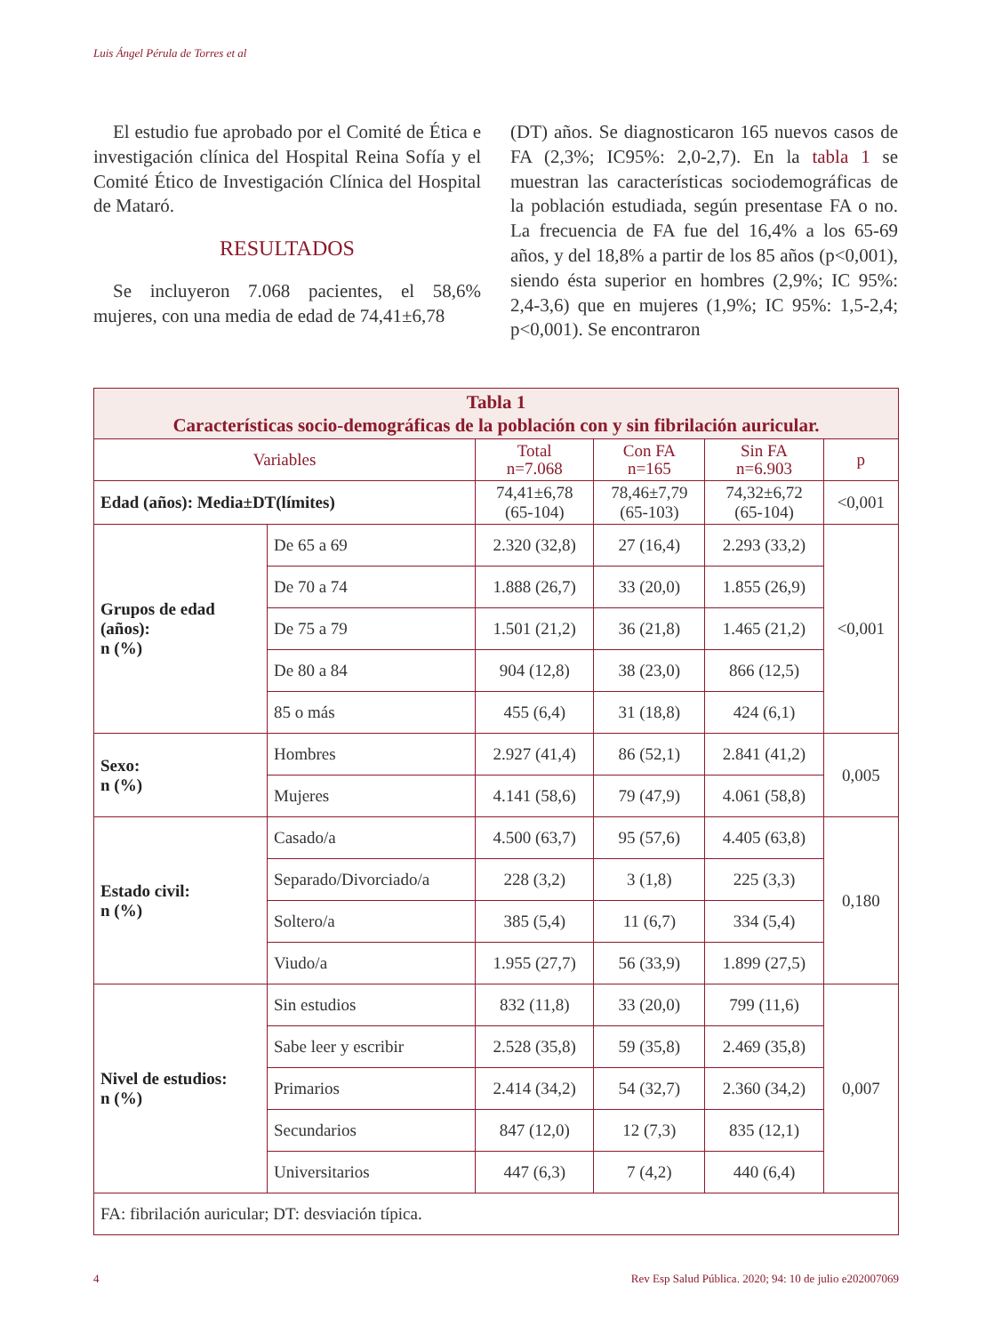Luis Ángel Pérula de Torres et al
El estudio fue aprobado por el Comité de Ética e investigación clínica del Hospital Reina Sofía y el Comité Ético de Investigación Clínica del Hospital de Mataró.
RESULTADOS
Se incluyeron 7.068 pacientes, el 58,6% mujeres, con una media de edad de 74,41±6,78
(DT) años. Se diagnosticaron 165 nuevos casos de FA (2,3%; IC95%: 2,0-2,7). En la tabla 1 se muestran las características sociodemográficas de la población estudiada, según presentase FA o no. La frecuencia de FA fue del 16,4% a los 65-69 años, y del 18,8% a partir de los 85 años (p<0,001), siendo ésta superior en hombres (2,9%; IC 95%: 2,4-3,6) que en mujeres (1,9%; IC 95%: 1,5-2,4; p<0,001). Se encontraron
| Tabla 1 Características socio-demográficas de la población con y sin fibrilación auricular. | | | | | |
| --- | --- | --- | --- | --- | --- |
| Variables | | Total n=7.068 | Con FA n=165 | Sin FA n=6.903 | p |
| Edad (años): Media±DT(límites) | | 74,41±6,78 (65-104) | 78,46±7,79 (65-103) | 74,32±6,72 (65-104) | <0,001 |
| Grupos de edad (años): n (%) | De 65 a 69 | 2.320 (32,8) | 27 (16,4) | 2.293 (33,2) | <0,001 |
| | De 70 a 74 | 1.888 (26,7) | 33 (20,0) | 1.855 (26,9) | |
| | De 75 a 79 | 1.501 (21,2) | 36 (21,8) | 1.465 (21,2) | |
| | De 80 a 84 | 904 (12,8) | 38 (23,0) | 866 (12,5) | |
| | 85 o más | 455 (6,4) | 31 (18,8) | 424 (6,1) | |
| Sexo: n (%) | Hombres | 2.927 (41,4) | 86 (52,1) | 2.841 (41,2) | 0,005 |
| | Mujeres | 4.141 (58,6) | 79 (47,9) | 4.061 (58,8) | |
| Estado civil: n (%) | Casado/a | 4.500 (63,7) | 95 (57,6) | 4.405 (63,8) | 0,180 |
| | Separado/Divorciado/a | 228 (3,2) | 3 (1,8) | 225 (3,3) | |
| | Soltero/a | 385 (5,4) | 11 (6,7) | 334 (5,4) | |
| | Viudo/a | 1.955 (27,7) | 56 (33,9) | 1.899 (27,5) | |
| Nivel de estudios: n (%) | Sin estudios | 832 (11,8) | 33 (20,0) | 799 (11,6) | 0,007 |
| | Sabe leer y escribir | 2.528 (35,8) | 59 (35,8) | 2.469 (35,8) | |
| | Primarios | 2.414 (34,2) | 54 (32,7) | 2.360 (34,2) | |
| | Secundarios | 847 (12,0) | 12 (7,3) | 835 (12,1) | |
| | Universitarios | 447 (6,3) | 7 (4,2) | 440 (6,4) | |
| FA: fibrilación auricular; DT: desviación típica. | | | | | |
4 Rev Esp Salud Pública. 2020; 94: 10 de julio e202007069